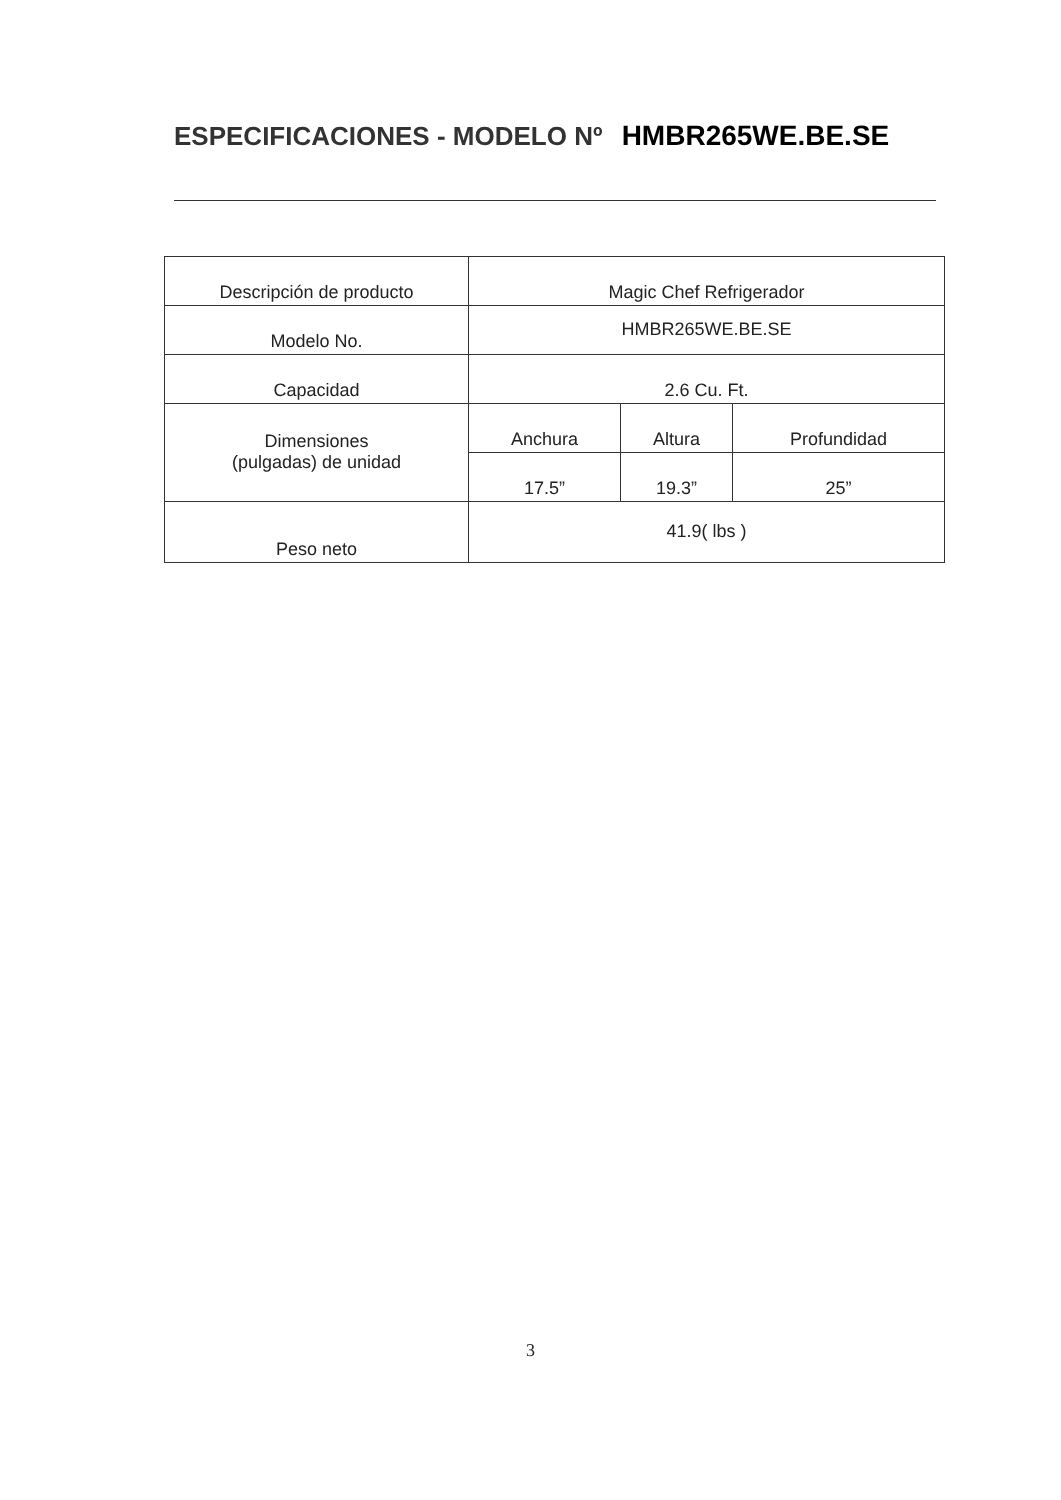ESPECIFICACIONES - MODELO Nº HMBR265WE.BE.SE
| Descripción de producto | Magic Chef Refrigerador | | |
| Modelo No. | HMBR265WE.BE.SE | | |
| Capacidad | 2.6 Cu. Ft. | | |
| Dimensiones (pulgadas) de unidad | Anchura | Altura | Profundidad |
| | 17.5” | 19.3” | 25” |
| Peso neto | 41.9( lbs ) | | |
3